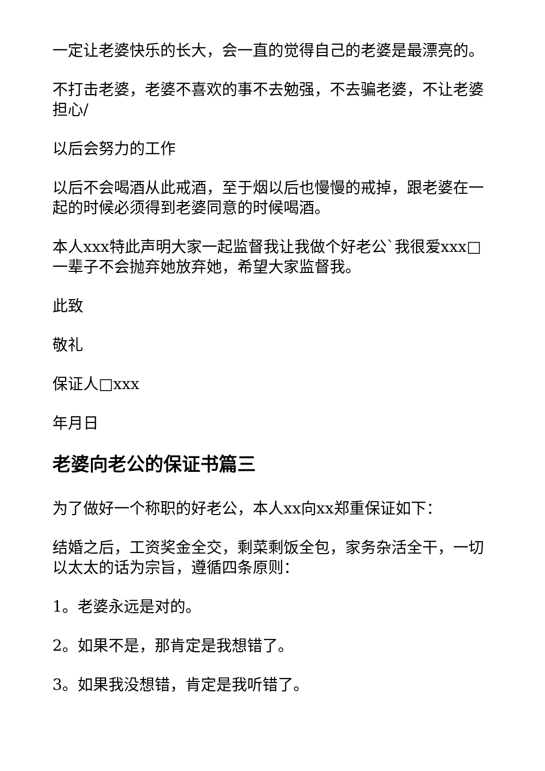一定让老婆快乐的长大，会一直的觉得自己的老婆是最漂亮的。
不打击老婆，老婆不喜欢的事不去勉强，不去骗老婆，不让老婆担心/
以后会努力的工作
以后不会喝酒从此戒酒，至于烟以后也慢慢的戒掉，跟老婆在一起的时候必须得到老婆同意的时候喝酒。
本人xxx特此声明大家一起监督我让我做个好老公`我很爱xxx□一辈子不会抛弃她放弃她，希望大家监督我。
此致
敬礼
保证人□xxx
年月日
老婆向老公的保证书篇三
为了做好一个称职的好老公，本人xx向xx郑重保证如下：
结婚之后，工资奖金全交，剩菜剩饭全包，家务杂活全干，一切以太太的话为宗旨，遵循四条原则：
1。老婆永远是对的。
2。如果不是，那肯定是我想错了。
3。如果我没想错，肯定是我听错了。